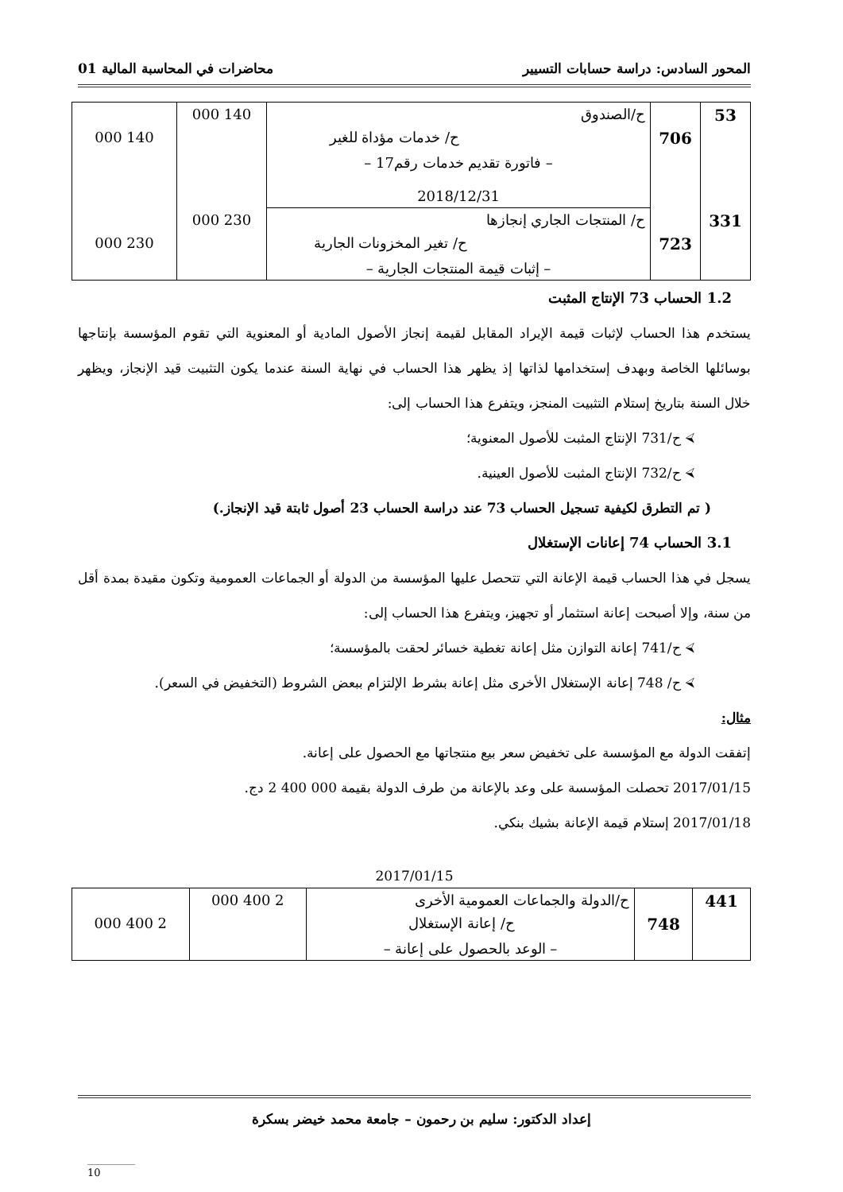المحور السادس: دراسة حسابات التسيير محاضرات في المحاسبة المالية 01
| 53 | | ح/الصندوق | 140 000 | |
| | 706 | ح/ خدمات مؤداة للغير | | 140 000 |
| | | – فاتورة تقديم خدمات رقم17 – 2018/12/31 | | |
| 331 | | ح/ المنتجات الجاري إنجازها | 230 000 | |
| | 723 | ح/ تغير المخزونات الجارية | | 230 000 |
| | | – إثبات قيمة المنتجات الجارية – | | |
1.2 الحساب 73 الإنتاج المثبت
يستخدم هذا الحساب لإثبات قيمة الإيراد المقابل لقيمة إنجاز الأصول المادية أو المعنوية التي تقوم المؤسسة بإنتاجها بوسائلها الخاصة وبهدف إستخدامها لذاتها إذ يظهر هذا الحساب في نهاية السنة عندما يكون التثبيت قيد الإنجاز، ويظهر خلال السنة بتاريخ إستلام التثبيت المنجز، ويتفرع هذا الحساب إلى:
⮘ ح/731 الإنتاج المثبت للأصول المعنوية؛
⮘ ح/732 الإنتاج المثبت للأصول العينية.
( تم التطرق لكيفية تسجيل الحساب 73 عند دراسة الحساب 23 أصول ثابتة قيد الإنجاز.)
3.1 الحساب 74 إعانات الإستغلال
يسجل في هذا الحساب قيمة الإعانة التي تتحصل عليها المؤسسة من الدولة أو الجماعات العمومية وتكون مقيدة بمدة أقل من سنة، وإلا أصبحت إعانة استثمار أو تجهيز، ويتفرع هذا الحساب إلى:
⮘ ح/741 إعانة التوازن مثل إعانة تغطية خسائر لحقت بالمؤسسة؛
⮘ ح/ 748 إعانة الإستغلال الأخرى مثل إعانة بشرط الإلتزام ببعض الشروط (التخفيض في السعر).
مثال:
إتفقت الدولة مع المؤسسة على تخفيض سعر بيع منتجاتها مع الحصول على إعانة.
2017/01/15 تحصلت المؤسسة على وعد بالإعانة من طرف الدولة بقيمة 000 400 2 دج.
2017/01/18 إستلام قيمة الإعانة بشيك بنكي.
2017/01/15
| 441 | | ح/الدولة والجماعات العمومية الأخرى | 2 400 000 | |
| | 748 | ح/ إعانة الإستغلال | | 2 400 000 |
| | | – الوعد بالحصول على إعانة – | | |
إعداد الدكتور: سليم بن رحمون – جامعة محمد خيضر بسكرة
10